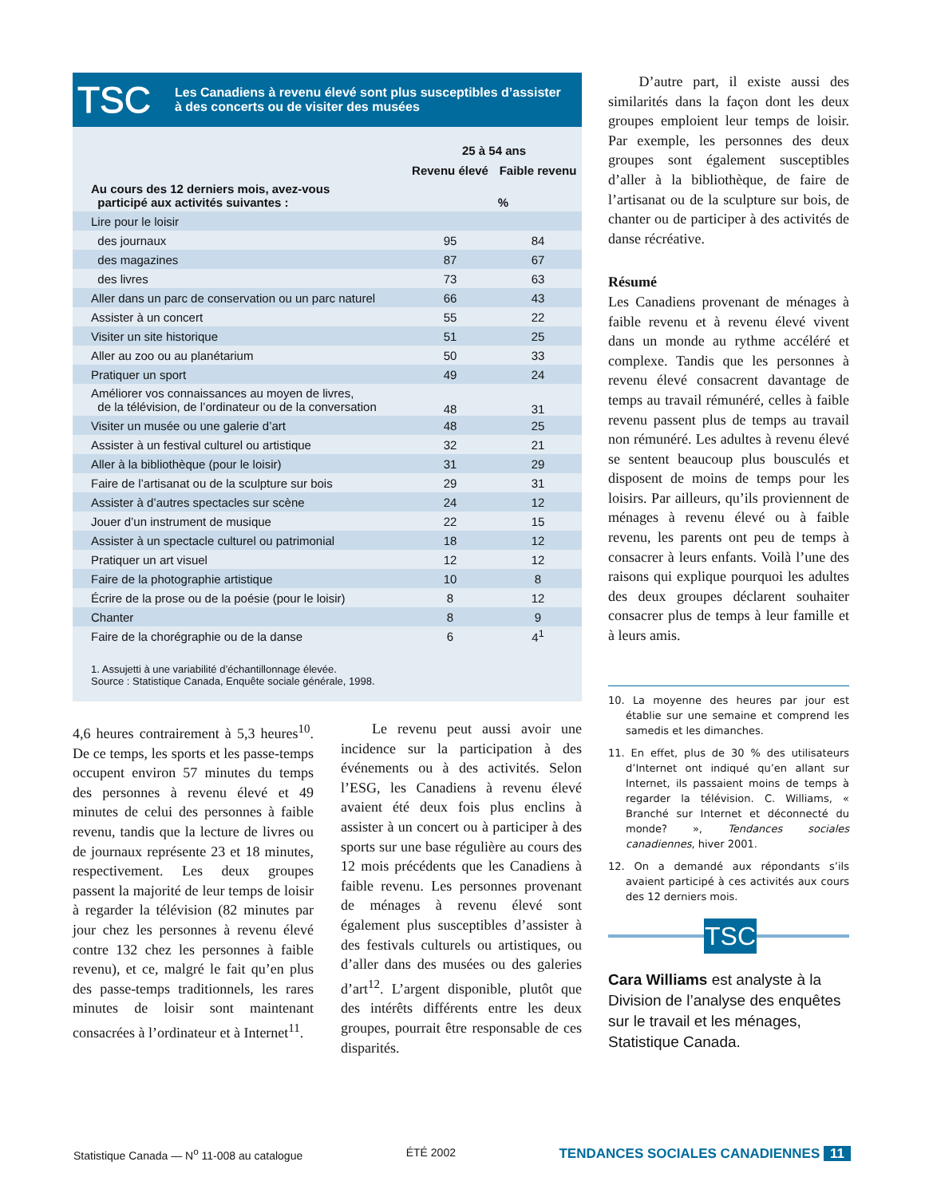TSC Les Canadiens à revenu élevé sont plus susceptibles d’assister
à des concerts ou de visiter des musées
| | 25 à 54 ans | |
| --- | --- | --- |
| | Revenu élevé | Faible revenu |
| Au cours des 12 derniers mois, avez-vous participé aux activités suivantes : | % | |
| Lire pour le loisir | | |
| des journaux | 95 | 84 |
| des magazines | 87 | 67 |
| des livres | 73 | 63 |
| Aller dans un parc de conservation ou un parc naturel | 66 | 43 |
| Assister à un concert | 55 | 22 |
| Visiter un site historique | 51 | 25 |
| Aller au zoo ou au planétarium | 50 | 33 |
| Pratiquer un sport | 49 | 24 |
| Améliorer vos connaissances au moyen de livres, de la télévision, de l’ordinateur ou de la conversation | 48 | 31 |
| Visiter un musée ou une galerie d’art | 48 | 25 |
| Assister à un festival culturel ou artistique | 32 | 21 |
| Aller à la bibliothèque (pour le loisir) | 31 | 29 |
| Faire de l’artisanat ou de la sculpture sur bois | 29 | 31 |
| Assister à d’autres spectacles sur scène | 24 | 12 |
| Jouer d’un instrument de musique | 22 | 15 |
| Assister à un spectacle culturel ou patrimonial | 18 | 12 |
| Pratiquer un art visuel | 12 | 12 |
| Faire de la photographie artistique | 10 | 8 |
| Écrire de la prose ou de la poésie (pour le loisir) | 8 | 12 |
| Chanter | 8 | 9 |
| Faire de la chorégraphie ou de la danse | 6 | 4<sup>1</sup> |
1. Assujetti à une variabilité d’échantillonnage élevée.
Source : Statistique Canada, Enquête sociale générale, 1998.
4,6 heures contrairement à 5,3 heures<sup>10</sup>. De ce temps, les sports et les passe-temps occupent environ 57 minutes du temps des personnes à revenu élevé et 49 minutes de celui des personnes à faible revenu, tandis que la lecture de livres ou de journaux représente 23 et 18 minutes, respectivement. Les deux groupes passent la majorité de leur temps de loisir à regarder la télévision (82 minutes par jour chez les personnes à revenu élevé contre 132 chez les personnes à faible revenu), et ce, malgré le fait qu’en plus des passe-temps traditionnels, les rares minutes de loisir sont maintenant consacrées à l’ordinateur et à Internet<sup>11</sup>.
Le revenu peut aussi avoir une incidence sur la participation à des événements ou à des activités. Selon l’ESG, les Canadiens à revenu élevé avaient été deux fois plus enclins à assister à un concert ou à participer à des sports sur une base régulière au cours des 12 mois précédents que les Canadiens à faible revenu. Les personnes provenant de ménages à revenu élevé sont également plus susceptibles d’assister à des festivals culturels ou artistiques, ou d’aller dans des musées ou des galeries d’art<sup>12</sup>. L’argent disponible, plutôt que des intérêts différents entre les deux groupes, pourrait être responsable de ces disparités.
D’autre part, il existe aussi des similarités dans la façon dont les deux groupes emploient leur temps de loisir. Par exemple, les personnes des deux groupes sont également susceptibles d’aller à la bibliothèque, de faire de l’artisanat ou de la sculpture sur bois, de chanter ou de participer à des activités de danse récréative.
Résumé
Les Canadiens provenant de ménages à faible revenu et à revenu élevé vivent dans un monde au rythme accéléré et complexe. Tandis que les personnes à revenu élevé consacrent davantage de temps au travail rémunéré, celles à faible revenu passent plus de temps au travail non rémunéré. Les adultes à revenu élevé se sentent beaucoup plus bousculés et disposent de moins de temps pour les loisirs. Par ailleurs, qu’ils proviennent de ménages à revenu élevé ou à faible revenu, les parents ont peu de temps à consacrer à leurs enfants. Voilà l’une des raisons qui explique pourquoi les adultes des deux groupes déclarent souhaiter consacrer plus de temps à leur famille et à leurs amis.
10. La moyenne des heures par jour est établie sur une semaine et comprend les samedis et les dimanches.
11. En effet, plus de 30 % des utilisateurs d’Internet ont indiqué qu’en allant sur Internet, ils passaient moins de temps à regarder la télévision. C. Williams, « Branché sur Internet et déconnecté du monde? », Tendances sociales canadiennes, hiver 2001.
12. On a demandé aux répondants s’ils avaient participé à ces activités aux cours des 12 derniers mois.
TSC
Cara Williams est analyste à la Division de l’analyse des enquêtes sur le travail et les ménages, Statistique Canada.
Statistique Canada — N<sup>o</sup> 11-008 au catalogue ÉTÉ 2002 TENDANCES SOCIALES CANADIENNES 11